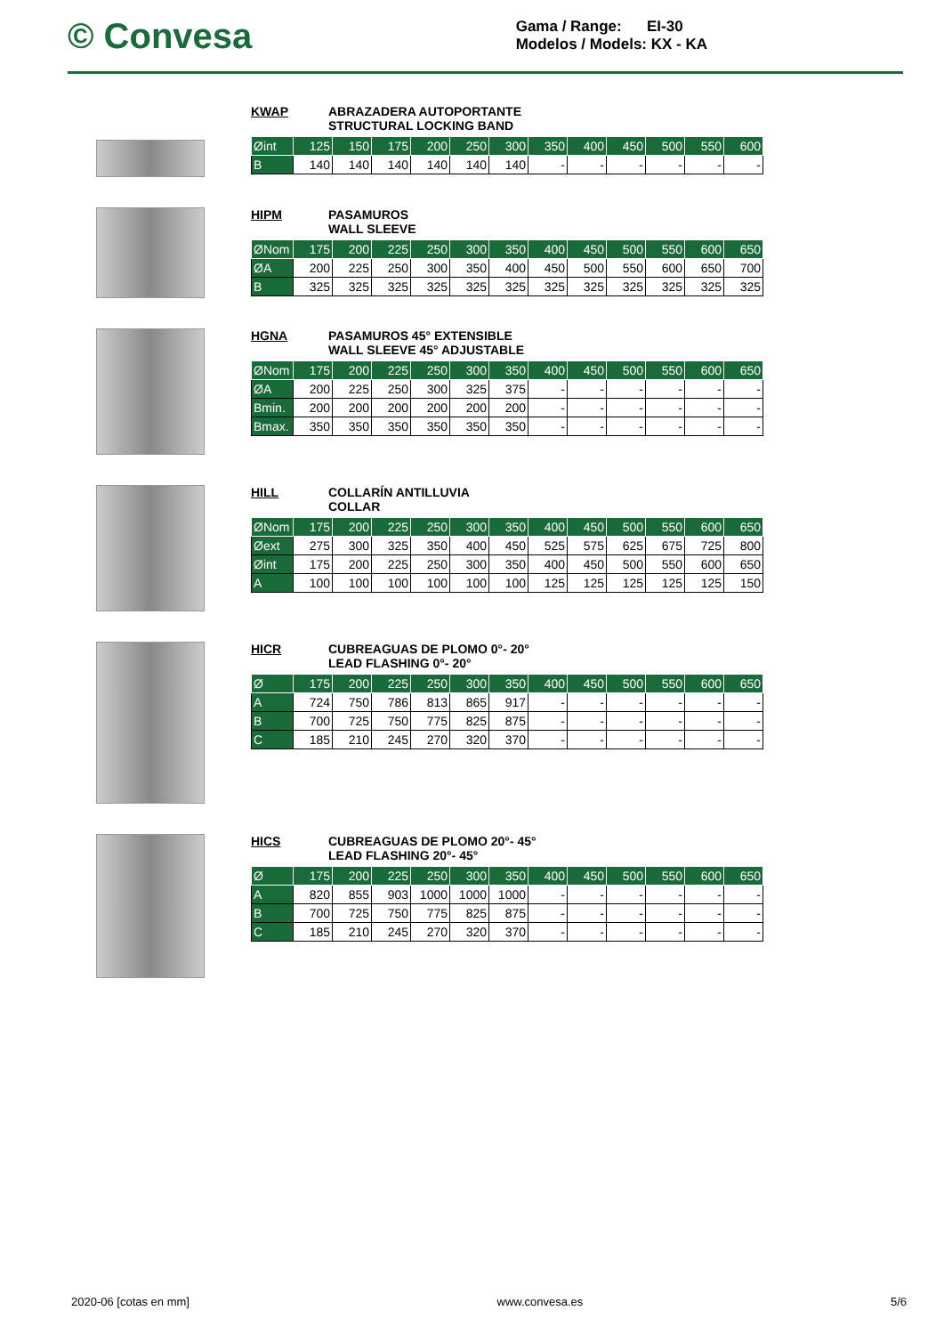© Convesa
Gama / Range: EI-30
Modelos / Models: KX - KA
KWAP ABRAZADERA AUTOPORTANTE
STRUCTURAL LOCKING BAND
| Øint | 125 | 150 | 175 | 200 | 250 | 300 | 350 | 400 | 450 | 500 | 550 | 600 |
| --- | --- | --- | --- | --- | --- | --- | --- | --- | --- | --- | --- | --- |
| B | 140 | 140 | 140 | 140 | 140 | 140 | - | - | - | - | - | - |
HIPM PASAMUROS
WALL SLEEVE
| ØNom | 175 | 200 | 225 | 250 | 300 | 350 | 400 | 450 | 500 | 550 | 600 | 650 |
| --- | --- | --- | --- | --- | --- | --- | --- | --- | --- | --- | --- | --- |
| ØA | 200 | 225 | 250 | 300 | 350 | 400 | 450 | 500 | 550 | 600 | 650 | 700 |
| B | 325 | 325 | 325 | 325 | 325 | 325 | 325 | 325 | 325 | 325 | 325 | 325 |
HGNA PASAMUROS 45° EXTENSIBLE
WALL SLEEVE 45° ADJUSTABLE
| ØNom | 175 | 200 | 225 | 250 | 300 | 350 | 400 | 450 | 500 | 550 | 600 | 650 |
| --- | --- | --- | --- | --- | --- | --- | --- | --- | --- | --- | --- | --- |
| ØA | 200 | 225 | 250 | 300 | 325 | 375 | - | - | - | - | - | - |
| Bmin. | 200 | 200 | 200 | 200 | 200 | 200 | - | - | - | - | - | - |
| Bmax. | 350 | 350 | 350 | 350 | 350 | 350 | - | - | - | - | - | - |
HILL COLLARÍN ANTILLUVIA
COLLAR
| ØNom | 175 | 200 | 225 | 250 | 300 | 350 | 400 | 450 | 500 | 550 | 600 | 650 |
| --- | --- | --- | --- | --- | --- | --- | --- | --- | --- | --- | --- | --- |
| Øext | 275 | 300 | 325 | 350 | 400 | 450 | 525 | 575 | 625 | 675 | 725 | 800 |
| Øint | 175 | 200 | 225 | 250 | 300 | 350 | 400 | 450 | 500 | 550 | 600 | 650 |
| A | 100 | 100 | 100 | 100 | 100 | 100 | 125 | 125 | 125 | 125 | 125 | 150 |
HICR CUBREAGUAS DE PLOMO 0°- 20°
LEAD FLASHING 0°- 20°
| Ø | 175 | 200 | 225 | 250 | 300 | 350 | 400 | 450 | 500 | 550 | 600 | 650 |
| --- | --- | --- | --- | --- | --- | --- | --- | --- | --- | --- | --- | --- |
| A | 724 | 750 | 786 | 813 | 865 | 917 | - | - | - | - | - | - |
| B | 700 | 725 | 750 | 775 | 825 | 875 | - | - | - | - | - | - |
| C | 185 | 210 | 245 | 270 | 320 | 370 | - | - | - | - | - | - |
HICS CUBREAGUAS DE PLOMO 20°- 45°
LEAD FLASHING 20°- 45°
| Ø | 175 | 200 | 225 | 250 | 300 | 350 | 400 | 450 | 500 | 550 | 600 | 650 |
| --- | --- | --- | --- | --- | --- | --- | --- | --- | --- | --- | --- | --- |
| A | 820 | 855 | 903 | 1000 | 1000 | 1000 | - | - | - | - | - | - |
| B | 700 | 725 | 750 | 775 | 825 | 875 | - | - | - | - | - | - |
| C | 185 | 210 | 245 | 270 | 320 | 370 | - | - | - | - | - | - |
2020-06 [cotas en mm] www.convesa.es 5/6